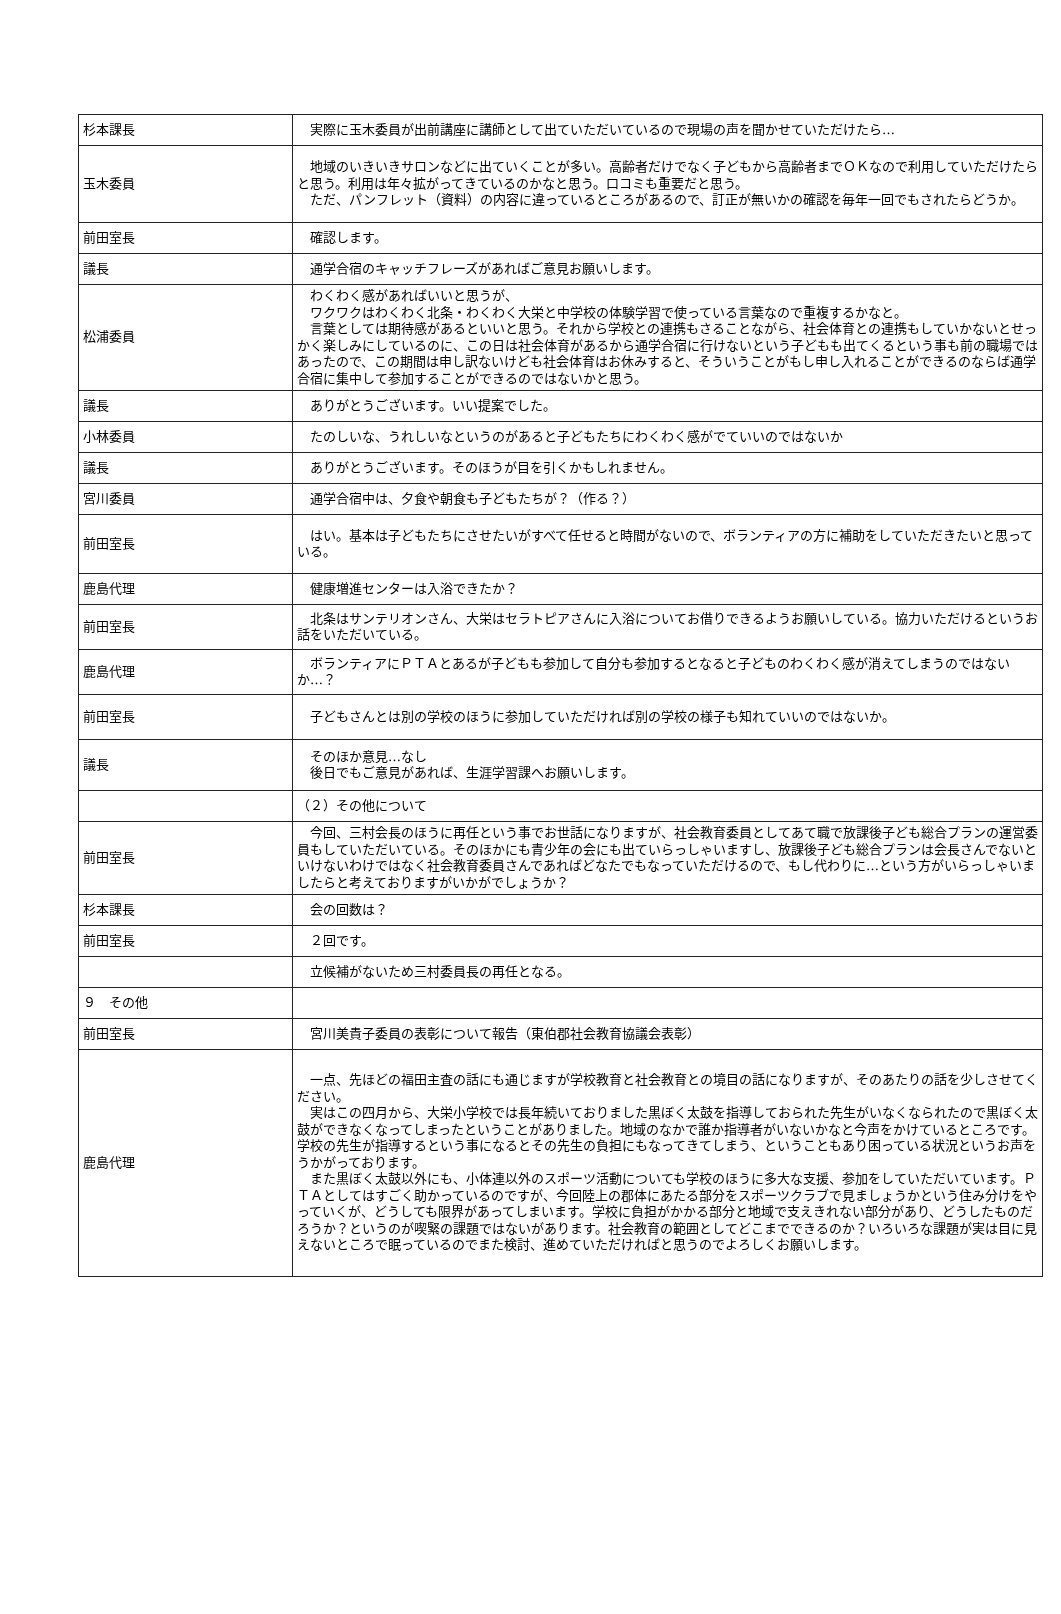| 杉本課長 | 実際に玉木委員が出前講座に講師として出ていただいているので現場の声を聞かせていただけたら… |
| 玉木委員 | 地域のいきいきサロンなどに出ていくことが多い。高齢者だけでなく子どもから高齢者までＯＫなので利用していただけたらと思う。利用は年々拡がってきているのかなと思う。口コミも重要だと思う。 ただ、パンフレット（資料）の内容に違っているところがあるので、訂正が無いかの確認を毎年一回でもされたらどうか。 |
| 前田室長 | 確認します。 |
| 議長 | 通学合宿のキャッチフレーズがあればご意見お願いします。 |
| 松浦委員 | わくわく感があればいいと思うが、 ワクワクはわくわく北条・わくわく大栄と中学校の体験学習で使っている言葉なので重複するかなと。 言葉としては期待感があるといいと思う。それから学校との連携もさることながら、社会体育との連携もしていかないとせっかく楽しみにしているのに、この日は社会体育があるから通学合宿に行けないという子どもも出てくるという事も前の職場ではあったので、この期間は申し訳ないけども社会体育はお休みすると、そういうことがもし申し入れることができるのならば通学合宿に集中して参加することができるのではないかと思う。 |
| 議長 | ありがとうございます。いい提案でした。 |
| 小林委員 | たのしいな、うれしいなというのがあると子どもたちにわくわく感がでていいのではないか |
| 議長 | ありがとうございます。そのほうが目を引くかもしれません。 |
| 宮川委員 | 通学合宿中は、夕食や朝食も子どもたちが？（作る？） |
| 前田室長 | はい。基本は子どもたちにさせたいがすべて任せると時間がないので、ボランティアの方に補助をしていただきたいと思っている。 |
| 鹿島代理 | 健康増進センターは入浴できたか？ |
| 前田室長 | 北条はサンテリオンさん、大栄はセラトピアさんに入浴についてお借りできるようお願いしている。協力いただけるというお話をいただいている。 |
| 鹿島代理 | ボランティアにＰＴＡとあるが子どもも参加して自分も参加するとなると子どものわくわく感が消えてしまうのではないか…？ |
| 前田室長 | 子どもさんとは別の学校のほうに参加していただければ別の学校の様子も知れていいのではないか。 |
| 議長 | そのほか意見…なし 後日でもご意見があれば、生涯学習課へお願いします。 |
| | （２）その他について |
| 前田室長 | 今回、三村会長のほうに再任という事でお世話になりますが、社会教育委員としてあて職で放課後子ども総合プランの運営委員もしていただいている。そのほかにも青少年の会にも出ていらっしゃいますし、放課後子ども総合プランは会長さんでないといけないわけではなく社会教育委員さんであればどなたでもなっていただけるので、もし代わりに…という方がいらっしゃいましたらと考えておりますがいかがでしょうか？ |
| 杉本課長 | 会の回数は？ |
| 前田室長 | ２回です。 |
| | 立候補がないため三村委員長の再任となる。 |
| ９ その他 | |
| 前田室長 | 宮川美貴子委員の表彰について報告（東伯郡社会教育協議会表彰） |
| 鹿島代理 | 一点、先ほどの福田主査の話にも通じますが学校教育と社会教育との境目の話になりますが、そのあたりの話を少しさせてください。 実はこの四月から、大栄小学校では長年続いておりました黒ぼく太鼓を指導しておられた先生がいなくなられたので黒ぼく太鼓ができなくなってしまったということがありました。地域のなかで誰か指導者がいないかなと今声をかけているところです。学校の先生が指導するという事になるとその先生の負担にもなってきてしまう、ということもあり困っている状況というお声をうかがっております。 また黒ぼく太鼓以外にも、小体連以外のスポーツ活動についても学校のほうに多大な支援、参加をしていただいています。ＰＴＡとしてはすごく助かっているのですが、今回陸上の郡体にあたる部分をスポーツクラブで見ましょうかという住み分けをやっていくが、どうしても限界があってしまいます。学校に負担がかかる部分と地域で支えきれない部分があり、どうしたものだろうか？というのが喫緊の課題ではないがあります。社会教育の範囲としてどこまでできるのか？いろいろな課題が実は目に見えないところで眠っているのでまた検討、進めていただければと思うのでよろしくお願いします。 |